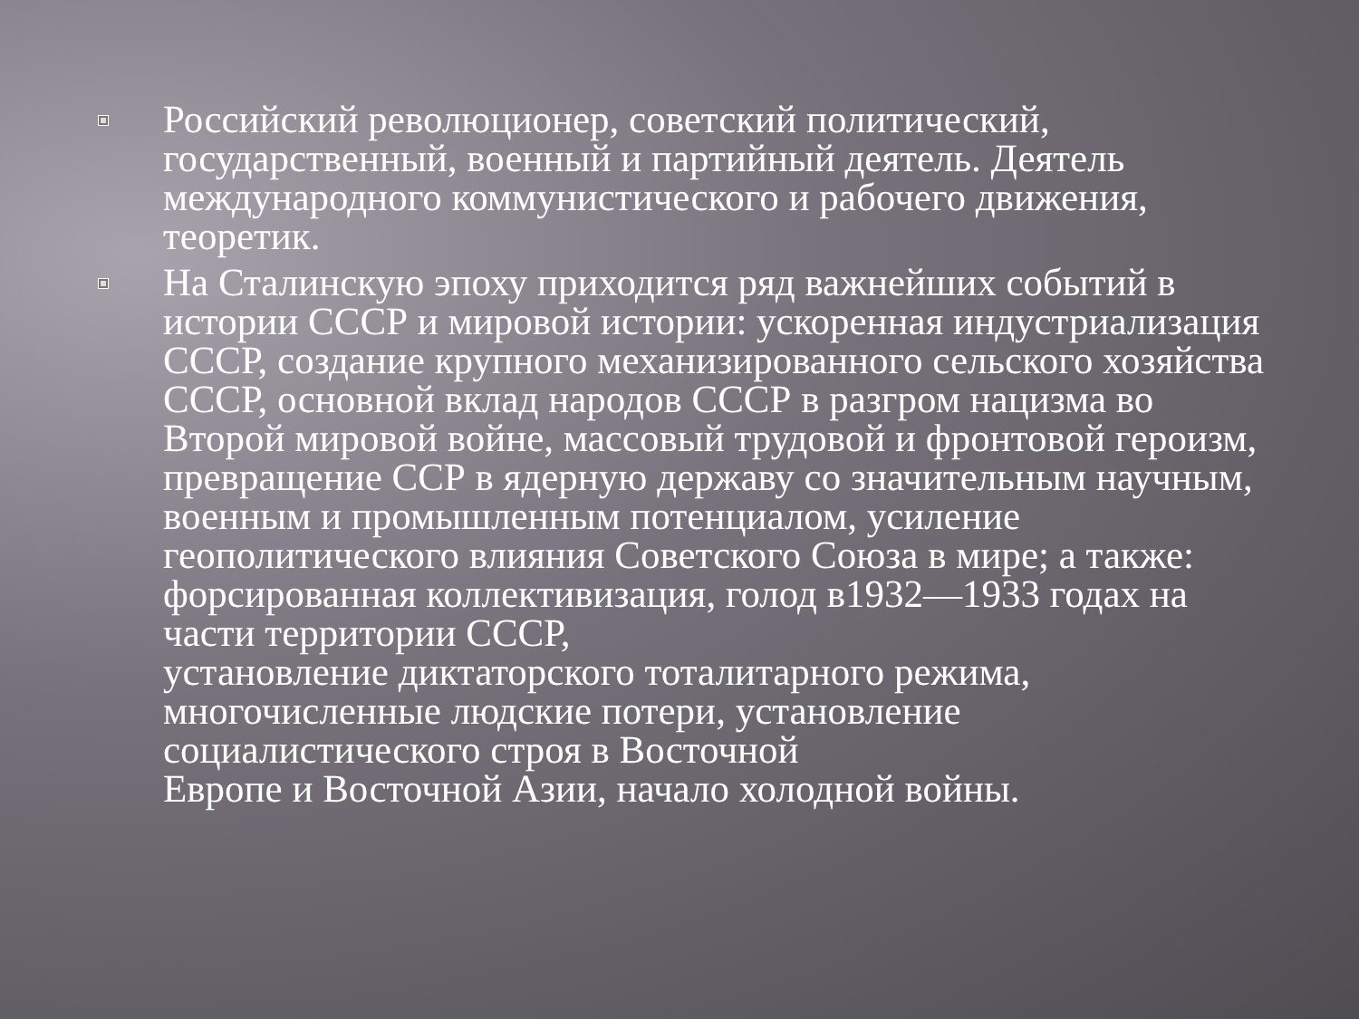Российский революционер, советский политический, государственный, военный и партийный деятель. Деятель международного коммунистического и рабочего движения, теоретик.
На Сталинскую эпоху приходится ряд важнейших событий в истории СССР и мировой истории: ускоренная индустриализация СССР, создание крупного механизированного сельского хозяйства СССР, основной вклад народов СССР в разгром нацизма во Второй мировой войне, массовый трудовой и фронтовой героизм, превращение ССР в ядерную державу со значительным научным, военным и промышленным потенциалом, усиление геополитического влияния Советского Союза в мире; а также:
форсированная коллективизация, голод в1932—1933 годах на части территории СССР,
установление диктаторского тоталитарного режима, многочисленные людские потери, установление социалистического строя в Восточной
Европе и Восточной Азии, начало холодной войны.